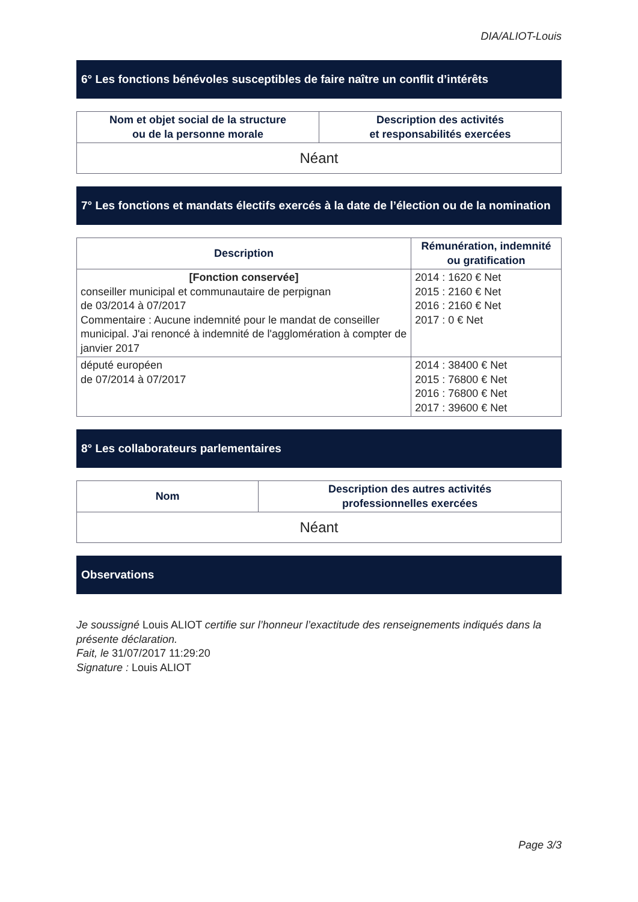DIA/ALIOT-Louis
6° Les fonctions bénévoles susceptibles de faire naître un conflit d’intérêts
| Nom et objet social de la structure ou de la personne morale | Description des activités et responsabilités exercées |
| --- | --- |
| Néant | |
7° Les fonctions et mandats électifs exercés à la date de l’élection ou de la nomination
| Description | Rémunération, indemnité ou gratification |
| --- | --- |
| [Fonction conservée] conseiller municipal et communautaire de perpignan de 03/2014 à 07/2017 Commentaire : Aucune indemnité pour le mandat de conseiller municipal. J'ai renoncé à indemnité de l'agglomération à compter de janvier 2017 | 2014 : 1620 € Net 2015 : 2160 € Net 2016 : 2160 € Net 2017 : 0 € Net |
| député européen de 07/2014 à 07/2017 | 2014 : 38400 € Net 2015 : 76800 € Net 2016 : 76800 € Net 2017 : 39600 € Net |
8° Les collaborateurs parlementaires
| Nom | Description des autres activités professionnelles exercées |
| --- | --- |
| Néant | |
Observations
Je soussigné Louis ALIOT certifie sur l’honneur l’exactitude des renseignements indiqués dans la présente déclaration.
Fait, le 31/07/2017 11:29:20
Signature : Louis ALIOT
Page 3/3